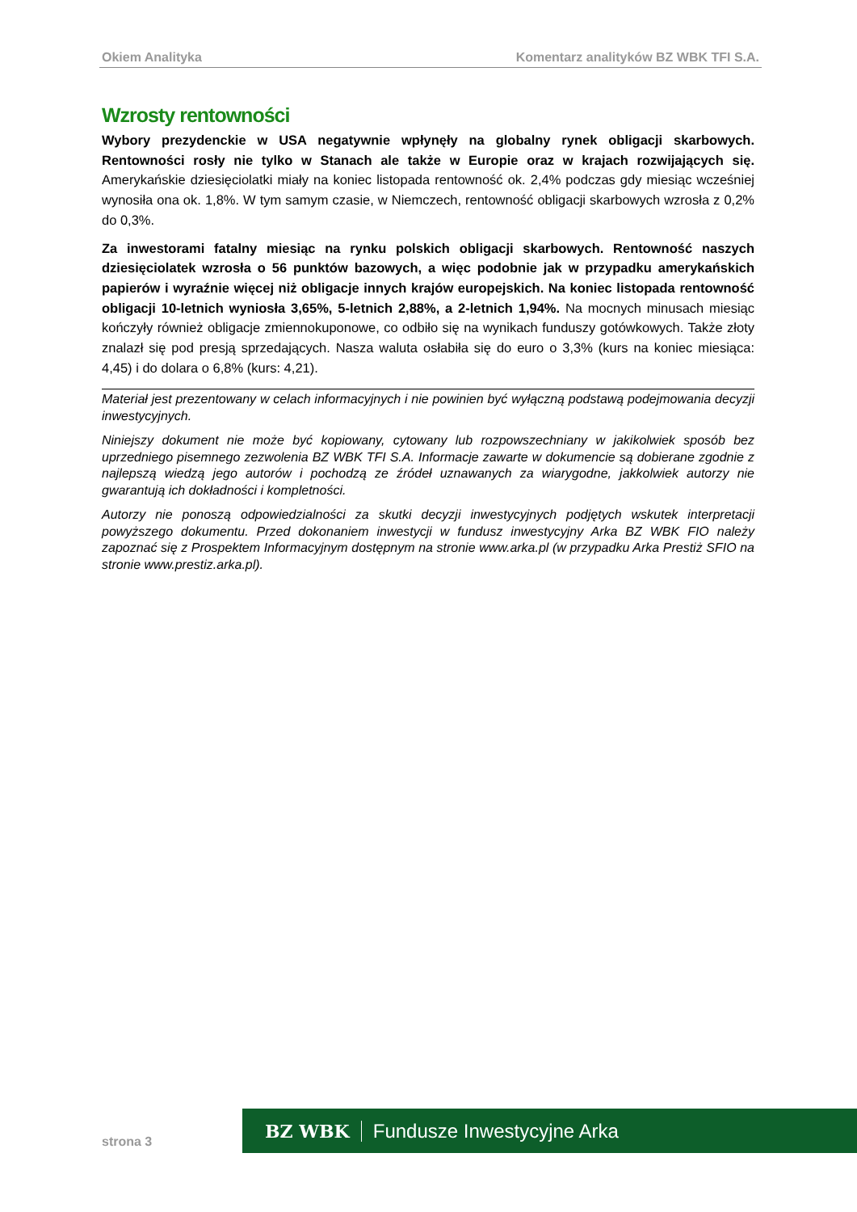Okiem Analityka Komentarz analityków BZ WBK TFI S.A.
Wzrosty rentowności
Wybory prezydenckie w USA negatywnie wpłynęły na globalny rynek obligacji skarbowych. Rentowności rosły nie tylko w Stanach ale także w Europie oraz w krajach rozwijających się. Amerykańskie dziesięciolatki miały na koniec listopada rentowność ok. 2,4% podczas gdy miesiąc wcześniej wynosiła ona ok. 1,8%. W tym samym czasie, w Niemczech, rentowność obligacji skarbowych wzrosła z 0,2% do 0,3%.
Za inwestorami fatalny miesiąc na rynku polskich obligacji skarbowych. Rentowność naszych dziesięciolatek wzrosła o 56 punktów bazowych, a więc podobnie jak w przypadku amerykańskich papierów i wyraźnie więcej niż obligacje innych krajów europejskich. Na koniec listopada rentowność obligacji 10-letnich wyniosła 3,65%, 5-letnich 2,88%, a 2-letnich 1,94%. Na mocnych minusach miesiąc kończyły również obligacje zmiennokuponowe, co odbiło się na wynikach funduszy gotówkowych. Także złoty znalazł się pod presją sprzedających. Nasza waluta osłabiła się do euro o 3,3% (kurs na koniec miesiąca: 4,45) i do dolara o 6,8% (kurs: 4,21).
Materiał jest prezentowany w celach informacyjnych i nie powinien być wyłączną podstawą podejmowania decyzji inwestycyjnych.
Niniejszy dokument nie może być kopiowany, cytowany lub rozpowszechniany w jakikolwiek sposób bez uprzedniego pisemnego zezwolenia BZ WBK TFI S.A. Informacje zawarte w dokumencie są dobierane zgodnie z najlepszą wiedzą jego autorów i pochodzą ze źródeł uznawanych za wiarygodne, jakkolwiek autorzy nie gwarantują ich dokładności i kompletności.
Autorzy nie ponoszą odpowiedzialności za skutki decyzji inwestycyjnych podjętych wskutek interpretacji powyższego dokumentu. Przed dokonaniem inwestycji w fundusz inwestycyjny Arka BZ WBK FIO należy zapoznać się z Prospektem Informacyjnym dostępnym na stronie www.arka.pl (w przypadku Arka Prestiż SFIO na stronie www.prestiz.arka.pl).
BZ WBK Fundusze Inwestycyjne Arka
strona 3